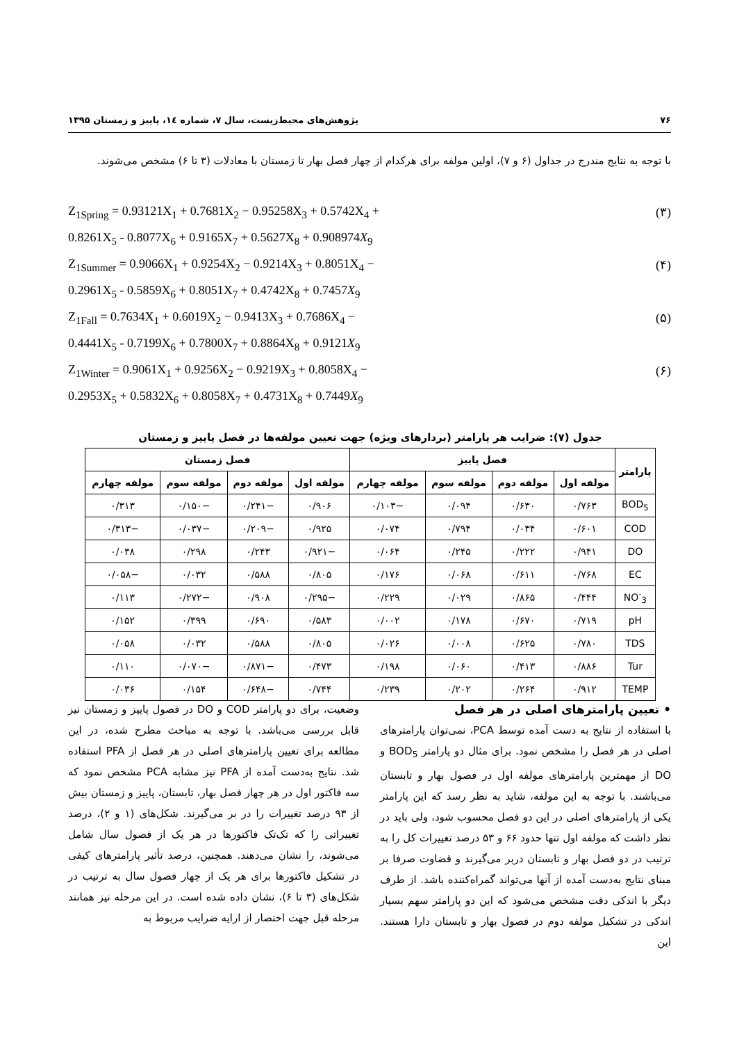۷۶ پژوهش‌های محیط‌زیست، سال ۷، شماره ۱٤، پاییز و زمستان ۱۳۹۵
با توجه به نتایج مندرج در جداول (۶ و ۷)، اولین مولفه برای هرکدام از چهار فصل بهار تا زمستان با معادلات (۳ تا ۶) مشخص می‌شوند.
Z<sub>1Spring</sub> = 0.93121X<sub>1</sub> + 0.7681X<sub>2</sub> − 0.95258X<sub>3</sub> + 0.5742X<sub>4</sub> + (۳)
0.8261X<sub>5</sub> - 0.8077X<sub>6</sub> + 0.9165X<sub>7</sub> + 0.5627X<sub>8</sub> + 0.908974X<sub>9</sub>
Z<sub>1Summer</sub> = 0.9066X<sub>1</sub> + 0.9254X<sub>2</sub> − 0.9214X<sub>3</sub> + 0.8051X<sub>4</sub> − (۴)
0.2961X<sub>5</sub> - 0.5859X<sub>6</sub> + 0.8051X<sub>7</sub> + 0.4742X<sub>8</sub> + 0.7457X<sub>9</sub>
Z<sub>1Fall</sub> = 0.7634X<sub>1</sub> + 0.6019X<sub>2</sub> − 0.9413X<sub>3</sub> + 0.7686X<sub>4</sub> − (۵)
0.4441X<sub>5</sub> - 0.7199X<sub>6</sub> + 0.7800X<sub>7</sub> + 0.8864X<sub>8</sub> + 0.9121X<sub>9</sub>
Z<sub>1Winter</sub> = 0.9061X<sub>1</sub> + 0.9256X<sub>2</sub> − 0.9219X<sub>3</sub> + 0.8058X<sub>4</sub> − (۶)
0.2953X<sub>5</sub> + 0.5832X<sub>6</sub> + 0.8058X<sub>7</sub> + 0.4731X<sub>8</sub> + 0.7449X<sub>9</sub>
جدول (۷): ضرایب هر پارامتر (بردارهای ویژه) جهت تعیین مولفه‌ها در فصل پاییز و زمستان
| پارامتر | فصل پاییز | | | | فصل زمستان | | | |
| --- | --- | --- | --- | --- | --- | --- | --- | --- |
| | مولفه اول | مولفه دوم | مولفه سوم | مولفه چهارم | مولفه اول | مولفه دوم | مولفه سوم | مولفه چهارم |
| BOD<sub>5</sub> | ۰/۷۶۳ | ۰/۶۳۰ | ۰/۰۹۴ | −۰/۱۰۳ | ۰/۹۰۶ | −۰/۲۴۱ | −۰/۱۵۰ | ۰/۳۱۳ |
| COD | ۰/۶۰۱ | ۰/۰۳۴ | ۰/۷۹۴ | ۰/۰۷۴ | ۰/۹۲۵ | −۰/۲۰۹ | −۰/۰۳۷ | −۰/۳۱۳ |
| DO | ۰/۹۴۱ | ۰/۲۲۲ | ۰/۲۴۵ | ۰/۰۶۴ | −۰/۹۲۱ | ۰/۲۴۳ | ۰/۲۹۸ | ۰/۰۳۸ |
| EC | ۰/۷۶۸ | ۰/۶۱۱ | ۰/۰۶۸ | ۰/۱۷۶ | ۰/۸۰۵ | ۰/۵۸۸ | ۰/۰۳۲ | −۰/۰۵۸ |
| NO<sup>-</sup><sub>3</sub> | ۰/۴۴۴ | ۰/۸۶۵ | ۰/۰۲۹ | ۰/۲۲۹ | −۰/۲۹۵ | ۰/۹۰۸ | −۰/۲۷۲ | ۰/۱۱۳ |
| pH | ۰/۷۱۹ | ۰/۶۷۰ | ۰/۱۷۸ | ۰/۰۰۲ | ۰/۵۸۳ | ۰/۶۹۰ | ۰/۳۹۹ | ۰/۱۵۲ |
| TDS | ۰/۷۸۰ | ۰/۶۲۵ | ۰/۰۰۸ | ۰/۰۲۶ | ۰/۸۰۵ | ۰/۵۸۸ | ۰/۰۳۲ | ۰/۰۵۸ |
| Tur | ۰/۸۸۶ | ۰/۴۱۳ | ۰/۰۶۰ | ۰/۱۹۸ | ۰/۴۷۳ | −۰/۸۷۱ | −۰/۰۷۰ | ۰/۱۱۰ |
| TEMP | ۰/۹۱۲ | ۰/۲۶۴ | ۰/۲۰۲ | ۰/۲۳۹ | ۰/۷۴۴ | −۰/۶۴۸ | ۰/۱۵۴ | ۰/۰۳۶ |
• تعیین پارامترهای اصلی در هر فصل
با استفاده از نتایج به دست آمده توسط PCA، نمی‌توان پارامترهای اصلی در هر فصل را مشخص نمود. برای مثال دو پارامتر BOD<sub>5</sub> و DO از مهمترین پارامترهای مولفه اول در فصول بهار و تابستان می‌باشند. با توجه به این مولفه، شاید به نظر رسد که این پارامتر یکی از پارامترهای اصلی در این دو فصل محسوب شود، ولی باید در نظر داشت که مولفه اول تنها حدود ۶۶ و ۵۳ درصد تغییرات کل را به ترتیب در دو فصل بهار و تابستان دربر می‌گیرند و قضاوت صرفا بر مبنای نتایج به‌دست آمده از آنها می‌تواند گمراه‌کننده باشد. از طرف دیگر با اندکی دقت مشخص می‌شود که این دو پارامتر سهم بسیار اندکی در تشکیل مولفه دوم در فصول بهار و تابستان دارا هستند. این
وضعیت، برای دو پارامتر COD و DO در فصول پاییز و زمستان نیز قابل بررسی می‌باشد. با توجه به مباحث مطرح شده، در این مطالعه برای تعیین پارامترهای اصلی در هر فصل از PFA استفاده شد. نتایج به‌دست آمده از PFA نیز مشابه PCA مشخص نمود که سه فاکتور اول در هر چهار فصل بهار، تابستان، پاییز و زمستان بیش از ۹۳ درصد تغییرات را در بر می‌گیرند. شکل‌های (۱ و ۲)، درصد تغییراتی را که تک‌تک فاکتورها در هر یک از فصول سال شامل می‌شوند، را نشان می‌دهند. همچنین، درصد تأثیر پارامترهای کیفی در تشکیل فاکتورها برای هر یک از چهار فصول سال به ترتیب در شکل‌های (۳ تا ۶)، نشان داده شده است. در این مرحله نیز همانند مرحله قبل جهت اختصار از ارایه ضرایب مربوط به